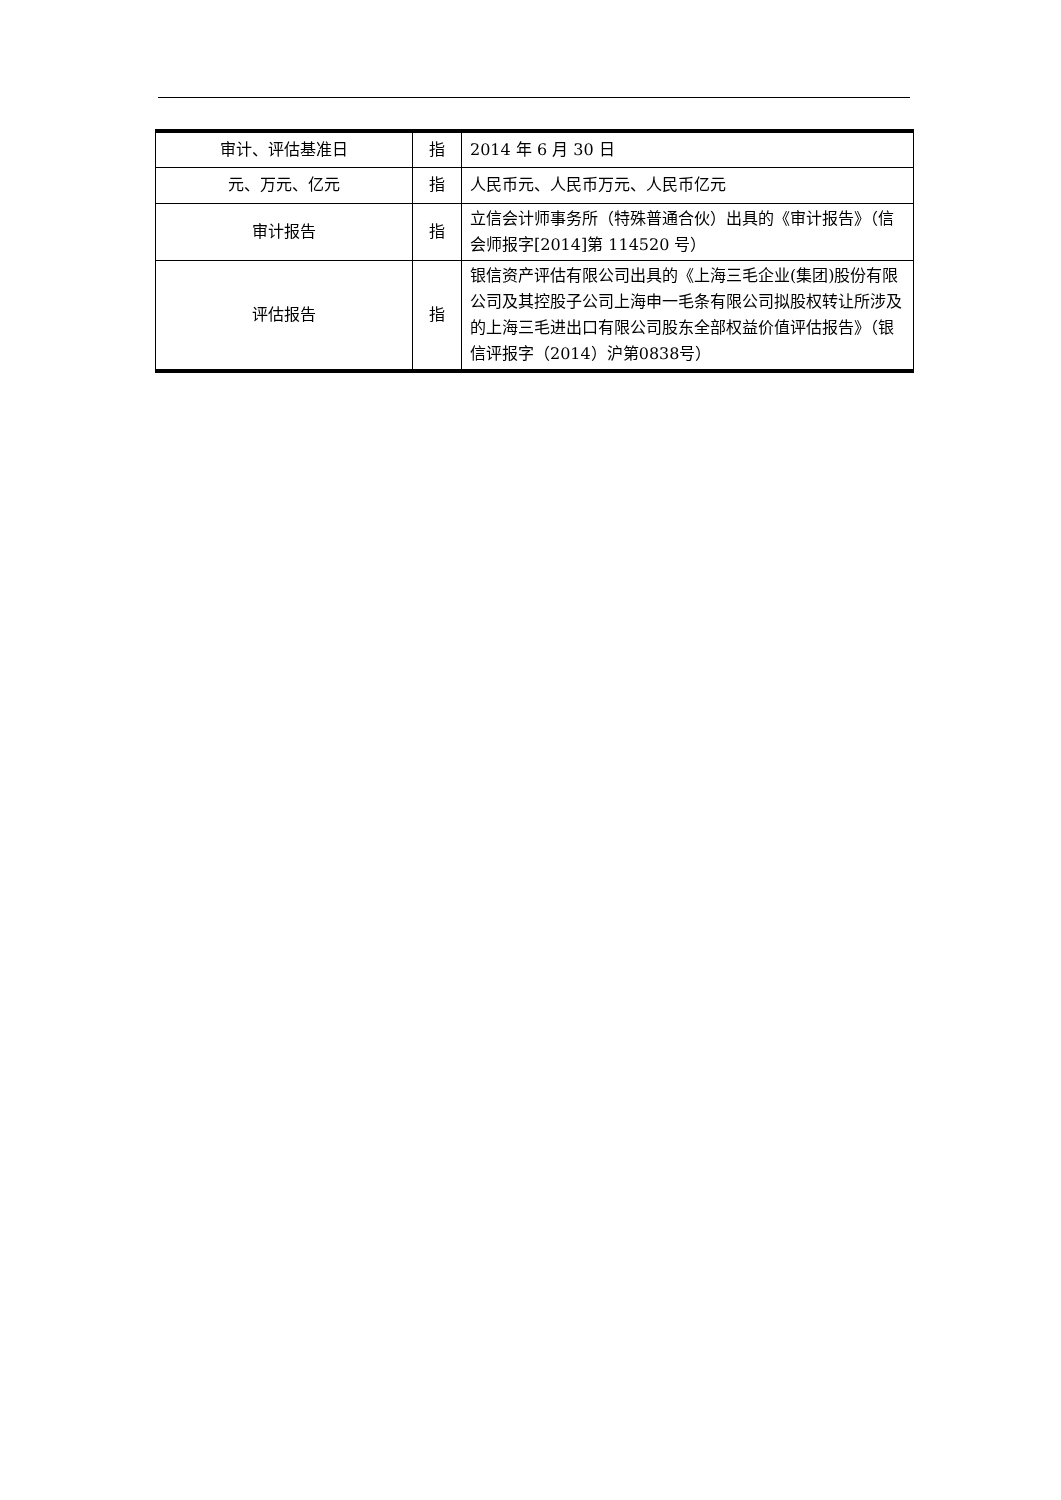| 审计、评估基准日 | 指 | 2014 年 6 月 30 日 |
| 元、万元、亿元 | 指 | 人民币元、人民币万元、人民币亿元 |
| 审计报告 | 指 | 立信会计师事务所（特殊普通合伙）出具的《审计报告》（信会师报字[2014]第 114520 号） |
| 评估报告 | 指 | 银信资产评估有限公司出具的《上海三毛企业(集团)股份有限公司及其控股子公司上海申一毛条有限公司拟股权转让所涉及的上海三毛进出口有限公司股东全部权益价值评估报告》（银信评报字（2014）沪第0838号） |